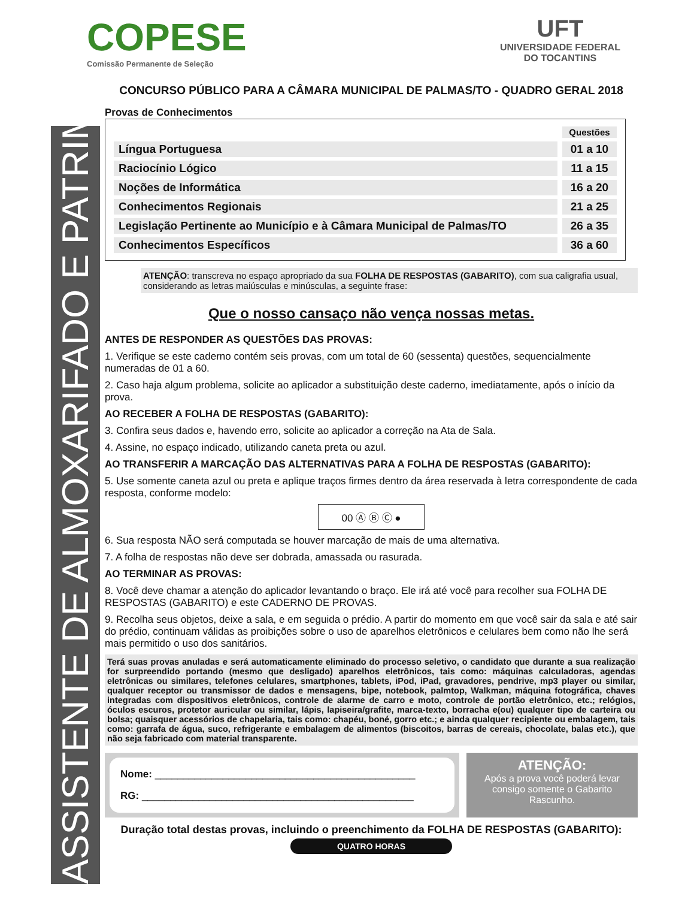COPESE
Comissão Permanente de Seleção
UFT
UNIVERSIDADE FEDERAL
DO TOCANTINS
CONCURSO PÚBLICO PARA A CÂMARA MUNICIPAL DE PALMAS/TO - QUADRO GERAL 2018
Provas de Conhecimentos
| | Questões |
| --- | --- |
| Língua Portuguesa | 01 a 10 |
| Raciocínio Lógico | 11 a 15 |
| Noções de Informática | 16 a 20 |
| Conhecimentos Regionais | 21 a 25 |
| Legislação Pertinente ao Município e à Câmara Municipal de Palmas/TO | 26 a 35 |
| Conhecimentos Específicos | 36 a 60 |
ATENÇÃO: transcreva no espaço apropriado da sua FOLHA DE RESPOSTAS (GABARITO), com sua caligrafia usual, considerando as letras maiúsculas e minúsculas, a seguinte frase:
Que o nosso cansaço não vença nossas metas.
ANTES DE RESPONDER AS QUESTÕES DAS PROVAS:
1. Verifique se este caderno contém seis provas, com um total de 60 (sessenta) questões, sequencialmente numeradas de 01 a 60.
2. Caso haja algum problema, solicite ao aplicador a substituição deste caderno, imediatamente, após o início da prova.
AO RECEBER A FOLHA DE RESPOSTAS (GABARITO):
3. Confira seus dados e, havendo erro, solicite ao aplicador a correção na Ata de Sala.
4. Assine, no espaço indicado, utilizando caneta preta ou azul.
AO TRANSFERIR A MARCAÇÃO DAS ALTERNATIVAS PARA A FOLHA DE RESPOSTAS (GABARITO):
5. Use somente caneta azul ou preta e aplique traços firmes dentro da área reservada à letra correspondente de cada resposta, conforme modelo:
00 Ⓐ Ⓑ Ⓒ ●
6. Sua resposta NÃO será computada se houver marcação de mais de uma alternativa.
7. A folha de respostas não deve ser dobrada, amassada ou rasurada.
AO TERMINAR AS PROVAS:
8. Você deve chamar a atenção do aplicador levantando o braço. Ele irá até você para recolher sua FOLHA DE RESPOSTAS (GABARITO) e este CADERNO DE PROVAS.
9. Recolha seus objetos, deixe a sala, e em seguida o prédio. A partir do momento em que você sair da sala e até sair do prédio, continuam válidas as proibições sobre o uso de aparelhos eletrônicos e celulares bem como não lhe será mais permitido o uso dos sanitários.
Terá suas provas anuladas e será automaticamente eliminado do processo seletivo, o candidato que durante a sua realização for surpreendido portando (mesmo que desligado) aparelhos eletrônicos, tais como: máquinas calculadoras, agendas eletrônicas ou similares, telefones celulares, smartphones, tablets, iPod, iPad, gravadores, pendrive, mp3 player ou similar, qualquer receptor ou transmissor de dados e mensagens, bipe, notebook, palmtop, Walkman, máquina fotográfica, chaves integradas com dispositivos eletrônicos, controle de alarme de carro e moto, controle de portão eletrônico, etc.; relógios, óculos escuros, protetor auricular ou similar, lápis, lapiseira/grafite, marca-texto, borracha e(ou) qualquer tipo de carteira ou bolsa; quaisquer acessórios de chapelaria, tais como: chapéu, boné, gorro etc.; e ainda qualquer recipiente ou embalagem, tais como: garrafa de água, suco, refrigerante e embalagem de alimentos (biscoitos, barras de cereais, chocolate, balas etc.), que não seja fabricado com material transparente.
Nome: ______________________________________________
RG: ________________________________________________
ATENÇÃO:
Após a prova você poderá levar consigo somente o Gabarito Rascunho.
Duração total destas provas, incluindo o preenchimento da FOLHA DE RESPOSTAS (GABARITO):
QUATRO HORAS
ASSISTENTE DE ALMOXARIFADO E PATRIMÔNIO